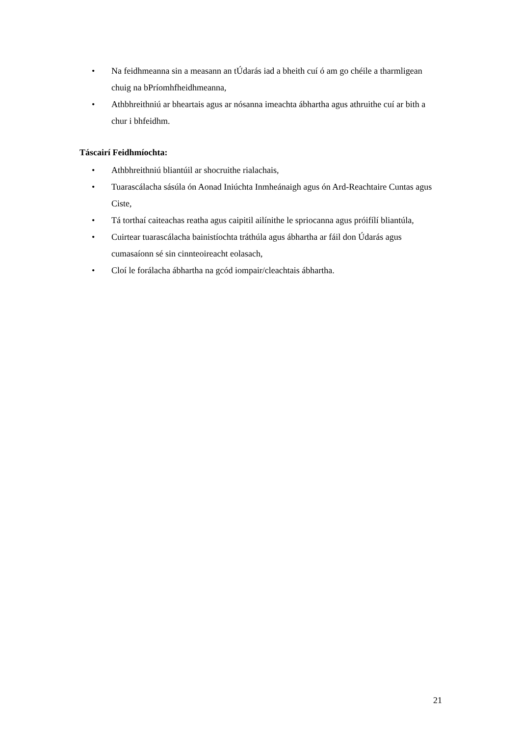• Na feidhmeanna sin a measann an tÚdarás iad a bheith cuí ó am go chéile a tharmligean chuig na bPríomhfheidhmeanna,
• Athbhreithniú ar bheartais agus ar nósanna imeachta ábhartha agus athruithe cuí ar bith a chur i bhfeidhm.
Táscairí Feidhmíochta:
• Athbhreithniú bliantúil ar shocruithe rialachais,
• Tuarascálacha sásúla ón Aonad Iniúchta Inmheánaigh agus ón Ard-Reachtaire Cuntas agus Ciste,
• Tá torthaí caiteachas reatha agus caipitil ailínithe le spriocanna agus próifílí bliantúla,
• Cuirtear tuarascálacha bainistíochta tráthúla agus ábhartha ar fáil don Údarás agus cumasaíonn sé sin cinnteoireacht eolasach,
• Cloí le forálacha ábhartha na gcód iompair/cleachtais ábhartha.
21